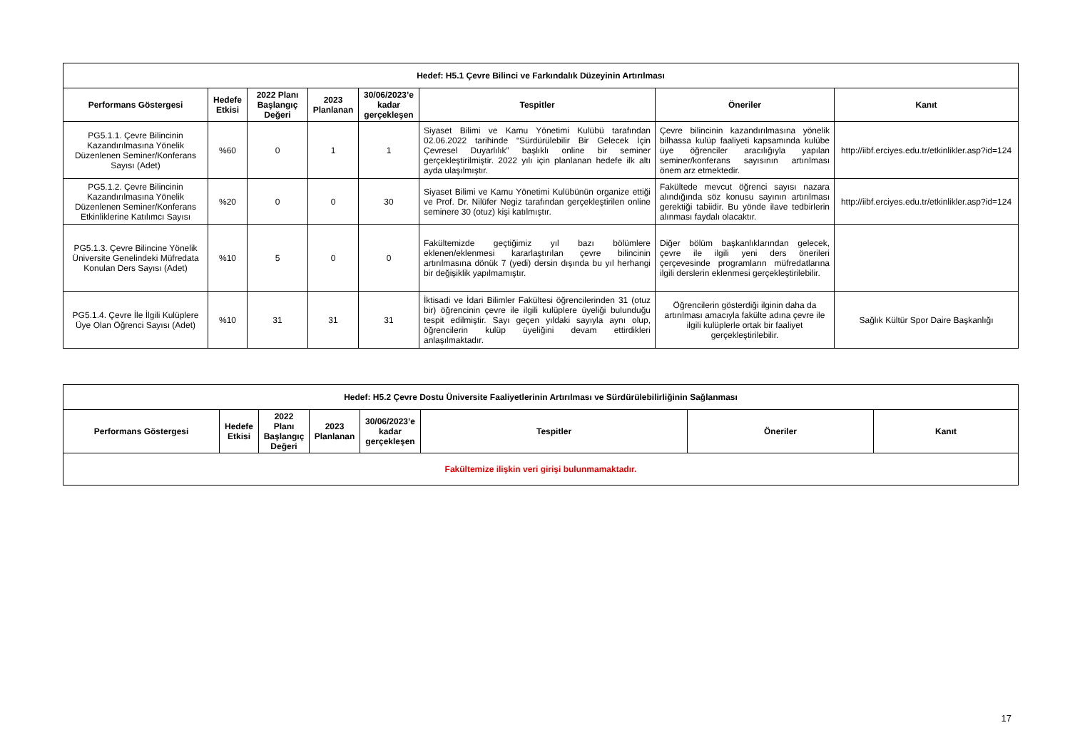| Hedef: H5.1 Çevre Bilinci ve Farkındalık Düzeyinin Artırılması | | | | | | | |
| --- | --- | --- | --- | --- | --- | --- | --- |
| Performans Göstergesi | Hedefe Etkisi | 2022 Planı Başlangıç Değeri | 2023 Planlanan | 30/06/2023’e kadar gerçekleşen | Tespitler | Öneriler | Kanıt |
| PG5.1.1. Çevre Bilincinin Kazandırılmasına Yönelik Düzenlenen Seminer/Konferans Sayısı (Adet) | %60 | 0 | 1 | 1 | Siyaset Bilimi ve Kamu Yönetimi Kulübü tarafından 02.06.2022 tarihinde “Sürdürülebilir Bir Gelecek İçin Çevresel Duyarlılık” başlıklı online bir seminer gerçekleştirilmiştir. 2022 yılı için planlanan hedefe ilk altı ayda ulaşılmıştır. | Çevre bilincinin kazandırılmasına yönelik bilhassa kulüp faaliyeti kapsamında kulübe üye öğrenciler aracılığıyla yapılan seminer/konferans sayısının artırılması önem arz etmektedir. | http://iibf.erciyes.edu.tr/etkinlikler.asp?id=124 |
| PG5.1.2. Çevre Bilincinin Kazandırılmasına Yönelik Düzenlenen Seminer/Konferans Etkinliklerine Katılımcı Sayısı | %20 | 0 | 0 | 30 | Siyaset Bilimi ve Kamu Yönetimi Kulübünün organize ettiği ve Prof. Dr. Nilüfer Negiz tarafından gerçekleştirilen online seminere 30 (otuz) kişi katılmıştır. | Fakültede mevcut öğrenci sayısı nazara alındığında söz konusu sayının artırılması gerektiği tabiidir. Bu yönde ilave tedbirlerin alınması faydalı olacaktır. | http://iibf.erciyes.edu.tr/etkinlikler.asp?id=124 |
| PG5.1.3. Çevre Bilincine Yönelik Üniversite Genelindeki Müfredata Konulan Ders Sayısı (Adet) | %10 | 5 | 0 | 0 | Fakültemizde geçtiğimiz yıl bazı bölümlere eklenen/eklenmesi kararlaştırılan çevre bilincinin artırılmasına dönük 7 (yedi) dersin dışında bu yıl herhangi bir değişiklik yapılmamıştır. | Diğer bölüm başkanlıklarından gelecek, çevre ile ilgili yeni ders önerileri çerçevesinde programların müfredatlarına ilgili derslerin eklenmesi gerçekleştirilebilir. | |
| PG5.1.4. Çevre İle İlgili Kulüplere Üye Olan Öğrenci Sayısı (Adet) | %10 | 31 | 31 | 31 | İktisadi ve İdari Bilimler Fakültesi öğrencilerinden 31 (otuz bir) öğrencinin çevre ile ilgili kulüplere üyeliği bulunduğu tespit edilmiştir. Sayı geçen yıldaki sayıyla aynı olup, öğrencilerin kulüp üyeliğini devam ettirdikleri anlaşılmaktadır. | Öğrencilerin gösterdiği ilginin daha da artırılması amacıyla fakülte adına çevre ile ilgili kulüplerle ortak bir faaliyet gerçekleştirilebilir. | Sağlık Kültür Spor Daire Başkanlığı |
| Hedef: H5.2 Çevre Dostu Üniversite Faaliyetlerinin Artırılması ve Sürdürülebilirliğinin Sağlanması | | | | | | | |
| --- | --- | --- | --- | --- | --- | --- | --- |
| Performans Göstergesi | Hedefe Etkisi | 2022 Planı Başlangıç Değeri | 2023 Planlanan | 30/06/2023’e kadar gerçekleşen | Tespitler | Öneriler | Kanıt |
| Fakültemize ilişkin veri girişi bulunmamaktadır. | | | | | | | |
17